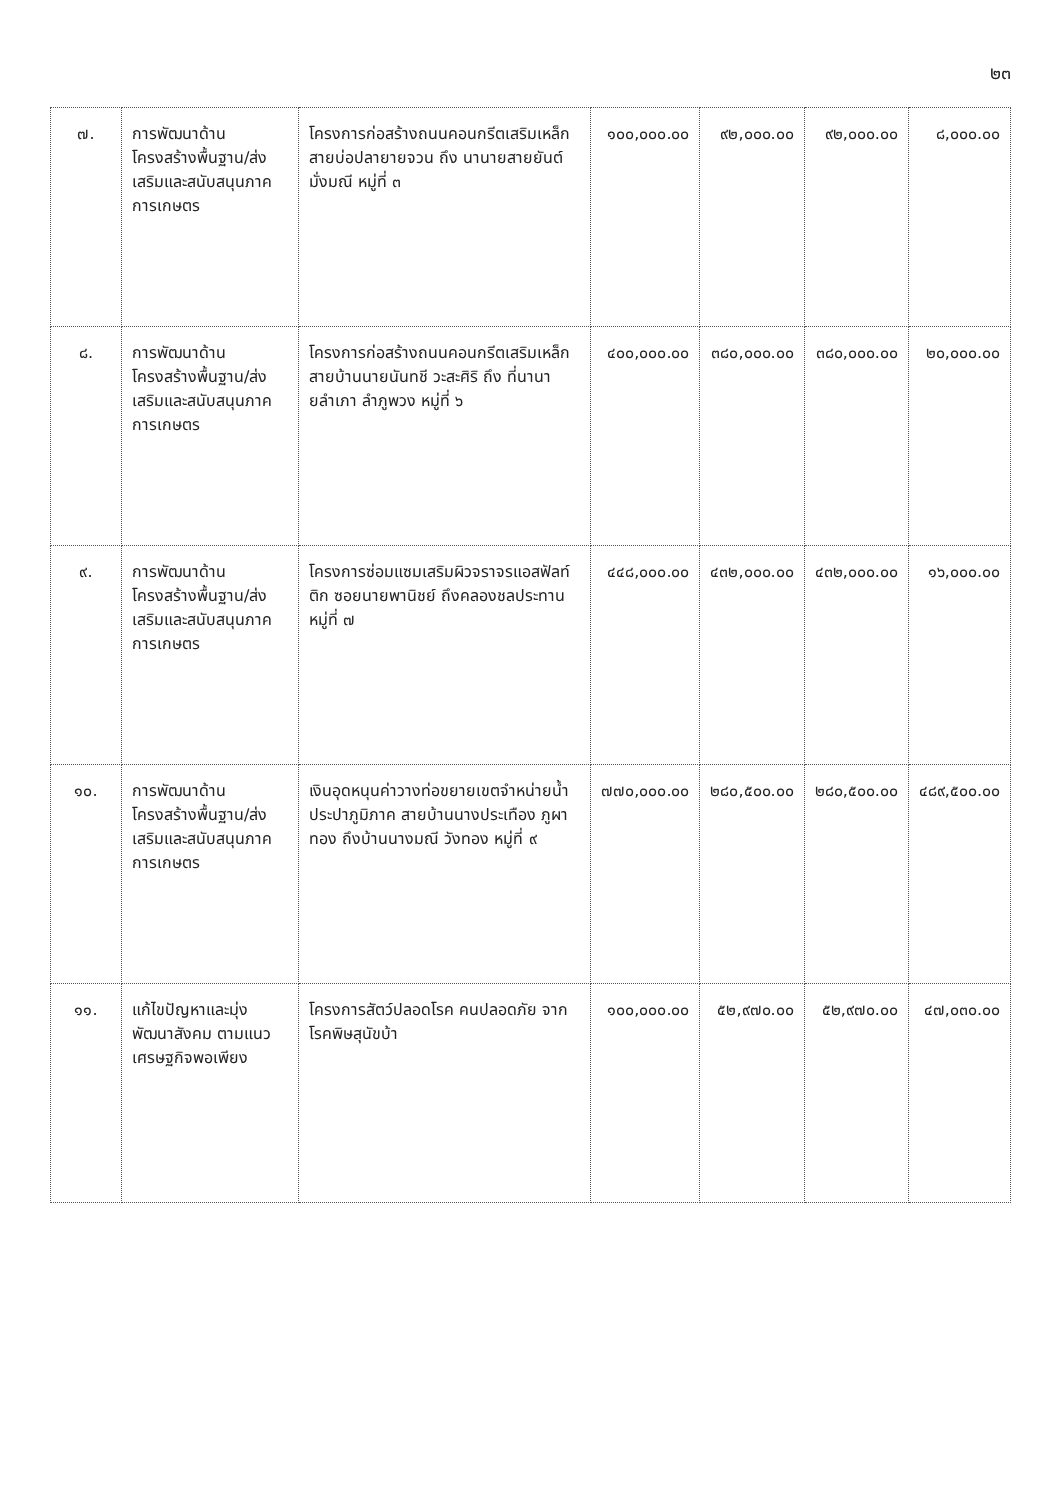๒๓
| ๗. | การพัฒนาด้านโครงสร้างพื้นฐาน/ส่งเสริมและสนับสนุนภาคการเกษตร | โครงการก่อสร้างถนนคอนกรีตเสริมเหล็ก สายบ่อปลายายจวน ถึง นานายสายยันต์ มั่งมณี หมู่ที่ ๓ | ๑๐๐,๐๐๐.๐๐ | ๙๒,๐๐๐.๐๐ | ๙๒,๐๐๐.๐๐ | ๘,๐๐๐.๐๐ |
| ๘. | การพัฒนาด้านโครงสร้างพื้นฐาน/ส่งเสริมและสนับสนุนภาคการเกษตร | โครงการก่อสร้างถนนคอนกรีตเสริมเหล็ก สายบ้านนายนันทชี วะสะศิริ ถึง ที่นานายลำเภา ลำภูพวง หมู่ที่ ๖ | ๔๐๐,๐๐๐.๐๐ | ๓๘๐,๐๐๐.๐๐ | ๓๘๐,๐๐๐.๐๐ | ๒๐,๐๐๐.๐๐ |
| ๙. | การพัฒนาด้านโครงสร้างพื้นฐาน/ส่งเสริมและสนับสนุนภาคการเกษตร | โครงการซ่อมแซมเสริมผิวจราจรแอสฟัลท์ติก ซอยนายพานิชย์ ถึงคลองชลประทาน หมู่ที่ ๗ | ๔๔๘,๐๐๐.๐๐ | ๔๓๒,๐๐๐.๐๐ | ๔๓๒,๐๐๐.๐๐ | ๑๖,๐๐๐.๐๐ |
| ๑๐. | การพัฒนาด้านโครงสร้างพื้นฐาน/ส่งเสริมและสนับสนุนภาคการเกษตร | เงินอุดหนุนค่าวางท่อขยายเขตจำหน่ายน้ำประปาภูมิภาค สายบ้านนางประเทือง ภูผาทอง ถึงบ้านนางมณี วังทอง หมู่ที่ ๙ | ๗๗๐,๐๐๐.๐๐ | ๒๘๐,๕๐๐.๐๐ | ๒๘๐,๕๐๐.๐๐ | ๔๘๙,๕๐๐.๐๐ |
| ๑๑. | แก้ไขปัญหาและมุ่งพัฒนาสังคม ตามแนวเศรษฐกิจพอเพียง | โครงการสัตว์ปลอดโรค คนปลอดภัย จากโรคพิษสุนัขบ้า | ๑๐๐,๐๐๐.๐๐ | ๕๒,๙๗๐.๐๐ | ๕๒,๙๗๐.๐๐ | ๔๗,๐๓๐.๐๐ |